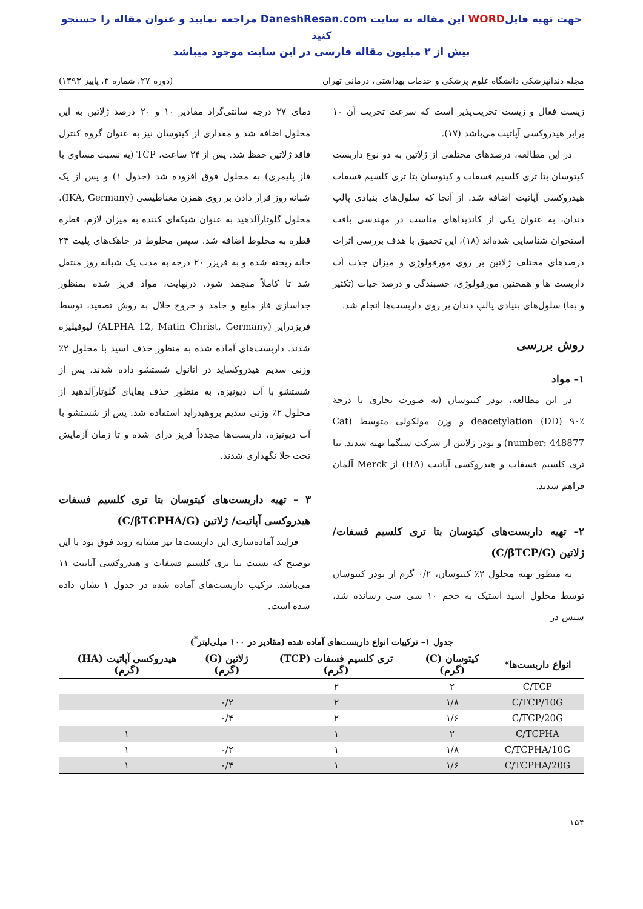جهت تهیه فایلWORD این مقاله به سایت DaneshResan.com مراجعه نمایید و عنوان مقاله را جستجو کنید
بیش از ۲ میلیون مقاله فارسی در این سایت موجود میباشد
مجله دندانپزشکی دانشگاه علوم پزشکی و خدمات بهداشتی، درمانی تهران (دوره ۲۷، شماره ۳، پاییز ۱۳۹۳)
زیست فعال و زیست تخریب‌پذیر است که سرعت تخریب آن ۱۰ برابر هیدروکسی آپاتیت می‌باشد (۱۷).
در این مطالعه، درصدهای مختلفی از ژلاتین به دو نوع داربست کیتوسان بتا تری کلسیم فسفات و کیتوسان بتا تری کلسیم فسفات هیدروکسی آپاتیت اضافه شد. از آنجا که سلول‌های بنیادی پالپ دندان، به عنوان یکی از کاندیداهای مناسب در مهندسی بافت استخوان شناسایی شده‌اند (۱۸)، این تحقیق با هدف بررسی اثرات درصدهای مختلف ژلاتین بر روی مورفولوژی و میزان جذب آب داربست ها و همچنین مورفولوژی، چسبندگی و درصد حیات (تکثیر و بقا) سلول‌های بنیادی پالپ دندان بر روی داربست‌ها انجام شد.
روش بررسی
۱– مواد
در این مطالعه، پودر کیتوسان (به صورت تجاری با درجهٔ deacetylation (DD) ۹۰٪ و وزن مولکولی متوسط (Cat number: 448877) و پودر ژلاتین از شرکت سیگما تهیه شدند. بتا تری کلسیم فسفات و هیدروکسی آپاتیت (HA) از Merck آلمان فراهم شدند.
۲– تهیه داربست‌های کیتوسان بتا تری کلسیم فسفات/ژلاتین (C/βTCP/G)
به منظور تهیه محلول ۲٪ کیتوسان، ۰/۲ گرم از پودر کیتوسان توسط محلول اسید استیک به حجم ۱۰ سی سی رسانده شد، سپس در
دمای ۳۷ درجه سانتی‌گراد مقادیر ۱۰ و ۲۰ درصد ژلاتین به این محلول اضافه شد و مقداری از کیتوسان نیز به عنوان گروه کنترل فاقد ژلاتین حفظ شد. پس از ۲۴ ساعت، TCP (به نسبت مساوی با فاز پلیمری) به محلول فوق افزوده شد (جدول ۱) و پس از یک شبانه روز قرار دادن بر روی همزن مغناطیسی (IKA, Germany)، محلول گلوتارآلدهید به عنوان شبکه‌ای کننده به میزان لازم، قطره قطره به مخلوط اضافه شد. سپس مخلوط در چاهک‌های پلیت ۲۴ خانه ریخته شده و به فریزر ۲۰ درجه به مدت یک شبانه روز منتقل شد تا کاملاً منجمد شود. درنهایت، مواد فریز شده بمنظور جداسازی فاز مایع و جامد و خروج حلال به روش تصعید، توسط فریزدرایر (ALPHA 12, Matin Christ, Germany) لیوفیلیزه شدند. داربست‌های آماده شده به منظور حذف اسید با محلول ۲٪ وزنی سدیم هیدروکساید در اتانول شستشو داده شدند. پس از شستشو با آب دیونیزه، به منظور حذف بقایای گلوتارآلدهید از محلول ۲٪ وزنی سدیم بروهیدراید استفاده شد. پس از شستشو با آب دیونیزه، داربست‌ها مجدداً فریز درای شده و تا زمان آزمایش تحت خلا نگهداری شدند.
۳ – تهیه داربست‌های کیتوسان بتا تری کلسیم فسفات هیدروکسی آپاتیت/ ژلاتین (C/βTCPHA/G)
فرایند آماده‌سازی این داربست‌ها نیز مشابه روند فوق بود با این توضیح که نسبت بتا تری کلسیم فسفات و هیدروکسی آپاتیت ۱۱ می‌باشد. ترکیب داربست‌های آماده شده در جدول ۱ نشان داده شده است.
جدول ۱– ترکیبات انواع داربست‌های آماده شده (مقادیر در ۱۰۰ میلی‌لیتر<sup>*</sup>)
| انواع داربست‌ها* | کیتوسان (C) (گرم) | تری کلسیم فسفات (TCP) (گرم) | ژلاتین (G) (گرم) | هیدروکسی آپاتیت (HA) (گرم) |
| --- | --- | --- | --- | --- |
| C/TCP | ۲ | ۲ | | |
| C/TCP/10G | ۱/۸ | ۲ | ۰/۲ | |
| C/TCP/20G | ۱/۶ | ۲ | ۰/۴ | |
| C/TCPHA | ۲ | ۱ | | ۱ |
| C/TCPHA/10G | ۱/۸ | ۱ | ۰/۲ | ۱ |
| C/TCPHA/20G | ۱/۶ | ۱ | ۰/۴ | ۱ |
۱۵۴